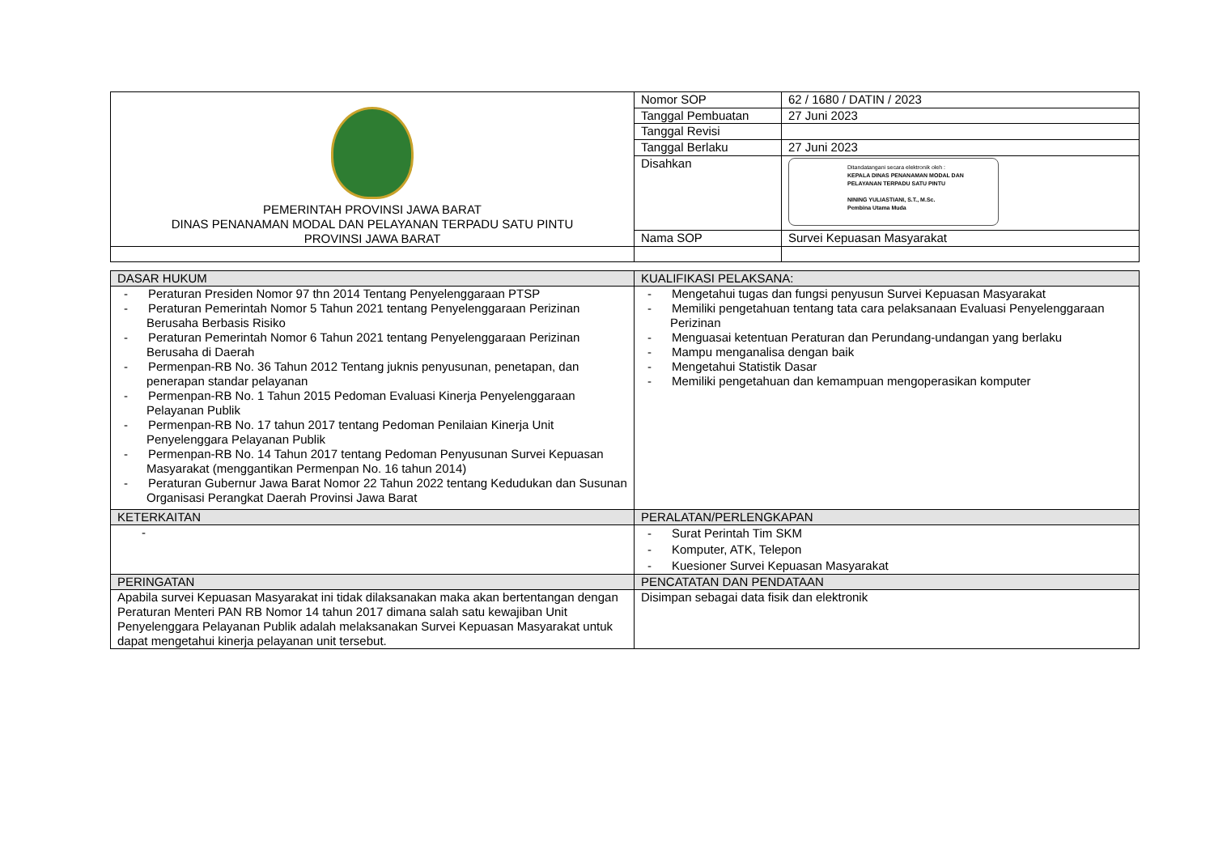| PEMERINTAH PROVINSI JAWA BARAT DINAS PENANAMAN MODAL DAN PELAYANAN TERPADU SATU PINTU PROVINSI JAWA BARAT | Nomor SOP | 62 / 1680 / DATIN / 2023 |
| | Tanggal Pembuatan | 27 Juni 2023 |
| | Tanggal Revisi | |
| | Tanggal Berlaku | 27 Juni 2023 |
| | Disahkan | Ditandatangani secara elektronik oleh : KEPALA DINAS PENANAMAN MODAL DAN PELAYANAN TERPADU SATU PINTU NINING YULIASTIANI, S.T., M.Sc. Pembina Utama Muda |
| | Nama SOP | Survei Kepuasan Masyarakat |
| DASAR HUKUM | KUALIFIKASI PELAKSANA: |
| --- | --- |
| - Peraturan Presiden Nomor 97 thn 2014 Tentang Penyelenggaraan PTSP - Peraturan Pemerintah Nomor 5 Tahun 2021 tentang Penyelenggaraan Perizinan Berusaha Berbasis Risiko - Peraturan Pemerintah Nomor 6 Tahun 2021 tentang Penyelenggaraan Perizinan Berusaha di Daerah - Permenpan-RB No. 36 Tahun 2012 Tentang juknis penyusunan, penetapan, dan penerapan standar pelayanan - Permenpan-RB No. 1 Tahun 2015 Pedoman Evaluasi Kinerja Penyelenggaraan Pelayanan Publik - Permenpan-RB No. 17 tahun 2017 tentang Pedoman Penilaian Kinerja Unit Penyelenggara Pelayanan Publik - Permenpan-RB No. 14 Tahun 2017 tentang Pedoman Penyusunan Survei Kepuasan Masyarakat (menggantikan Permenpan No. 16 tahun 2014) - Peraturan Gubernur Jawa Barat Nomor 22 Tahun 2022 tentang Kedudukan dan Susunan Organisasi Perangkat Daerah Provinsi Jawa Barat | - Mengetahui tugas dan fungsi penyusun Survei Kepuasan Masyarakat - Memiliki pengetahuan tentang tata cara pelaksanaan Evaluasi Penyelenggaraan Perizinan - Menguasai ketentuan Peraturan dan Perundang-undangan yang berlaku - Mampu menganalisa dengan baik - Mengetahui Statistik Dasar - Memiliki pengetahuan dan kemampuan mengoperasikan komputer |
| KETERKAITAN | PERALATAN/PERLENGKAPAN |
| - | - Surat Perintah Tim SKM - Komputer, ATK, Telepon - Kuesioner Survei Kepuasan Masyarakat |
| PERINGATAN | PENCATATAN DAN PENDATAAN |
| Apabila survei Kepuasan Masyarakat ini tidak dilaksanakan maka akan bertentangan dengan Peraturan Menteri PAN RB Nomor 14 tahun 2017 dimana salah satu kewajiban Unit Penyelenggara Pelayanan Publik adalah melaksanakan Survei Kepuasan Masyarakat untuk dapat mengetahui kinerja pelayanan unit tersebut. | Disimpan sebagai data fisik dan elektronik |